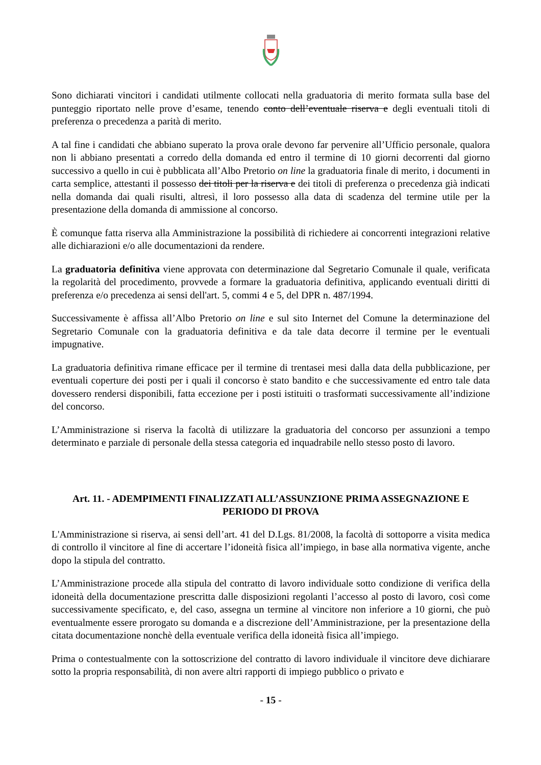Sono dichiarati vincitori i candidati utilmente collocati nella graduatoria di merito formata sulla base del punteggio riportato nelle prove d’esame, tenendo conto dell’eventuale riserva e degli eventuali titoli di preferenza o precedenza a parità di merito.
A tal fine i candidati che abbiano superato la prova orale devono far pervenire all’Ufficio personale, qualora non li abbiano presentati a corredo della domanda ed entro il termine di 10 giorni decorrenti dal giorno successivo a quello in cui è pubblicata all’Albo Pretorio on line la graduatoria finale di merito, i documenti in carta semplice, attestanti il possesso dei titoli per la riserva e dei titoli di preferenza o precedenza già indicati nella domanda dai quali risulti, altresì, il loro possesso alla data di scadenza del termine utile per la presentazione della domanda di ammissione al concorso.
È comunque fatta riserva alla Amministrazione la possibilità di richiedere ai concorrenti integrazioni relative alle dichiarazioni e/o alle documentazioni da rendere.
La graduatoria definitiva viene approvata con determinazione dal Segretario Comunale il quale, verificata la regolarità del procedimento, provvede a formare la graduatoria definitiva, applicando eventuali diritti di preferenza e/o precedenza ai sensi dell'art. 5, commi 4 e 5, del DPR n. 487/1994.
Successivamente è affissa all’Albo Pretorio on line e sul sito Internet del Comune la determinazione del Segretario Comunale con la graduatoria definitiva e da tale data decorre il termine per le eventuali impugnative.
La graduatoria definitiva rimane efficace per il termine di trentasei mesi dalla data della pubblicazione, per eventuali coperture dei posti per i quali il concorso è stato bandito e che successivamente ed entro tale data dovessero rendersi disponibili, fatta eccezione per i posti istituiti o trasformati successivamente all’indizione del concorso.
L’Amministrazione si riserva la facoltà di utilizzare la graduatoria del concorso per assunzioni a tempo determinato e parziale di personale della stessa categoria ed inquadrabile nello stesso posto di lavoro.
Art. 11. - ADEMPIMENTI FINALIZZATI ALL’ASSUNZIONE PRIMA ASSEGNAZIONE E PERIODO DI PROVA
L'Amministrazione si riserva, ai sensi dell’art. 41 del D.Lgs. 81/2008, la facoltà di sottoporre a visita medica di controllo il vincitore al fine di accertare l’idoneità fisica all’impiego, in base alla normativa vigente, anche dopo la stipula del contratto.
L’Amministrazione procede alla stipula del contratto di lavoro individuale sotto condizione di verifica della idoneità della documentazione prescritta dalle disposizioni regolanti l’accesso al posto di lavoro, così come successivamente specificato, e, del caso, assegna un termine al vincitore non inferiore a 10 giorni, che può eventualmente essere prorogato su domanda e a discrezione dell’Amministrazione, per la presentazione della citata documentazione nonchè della eventuale verifica della idoneità fisica all’impiego.
Prima o contestualmente con la sottoscrizione del contratto di lavoro individuale il vincitore deve dichiarare sotto la propria responsabilità, di non avere altri rapporti di impiego pubblico o privato e
- 15 -